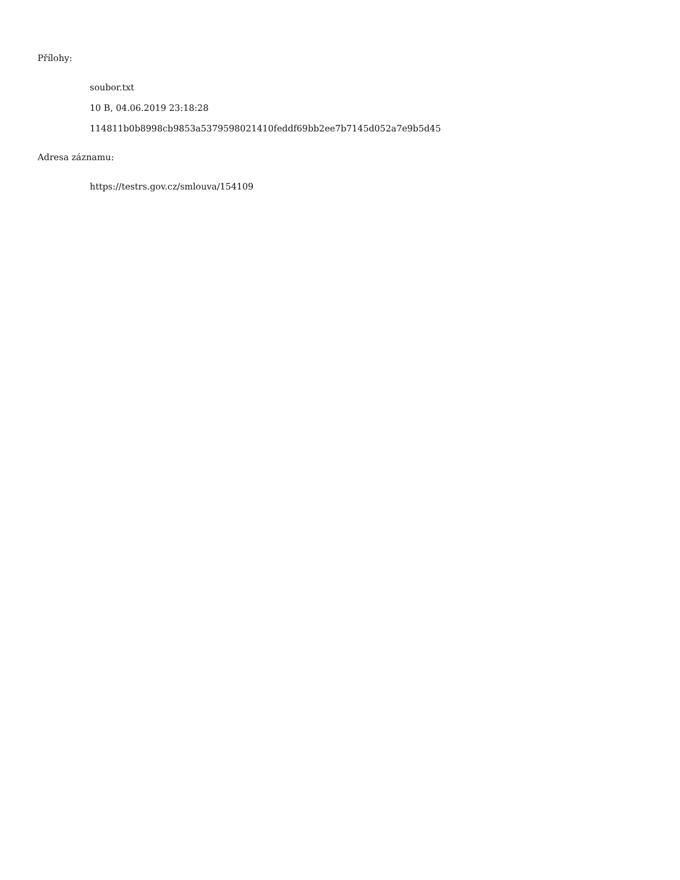Přílohy:
soubor.txt
10 B, 04.06.2019 23:18:28
114811b0b8998cb9853a5379598021410feddf69bb2ee7b7145d052a7e9b5d45
Adresa záznamu:
https://testrs.gov.cz/smlouva/154109